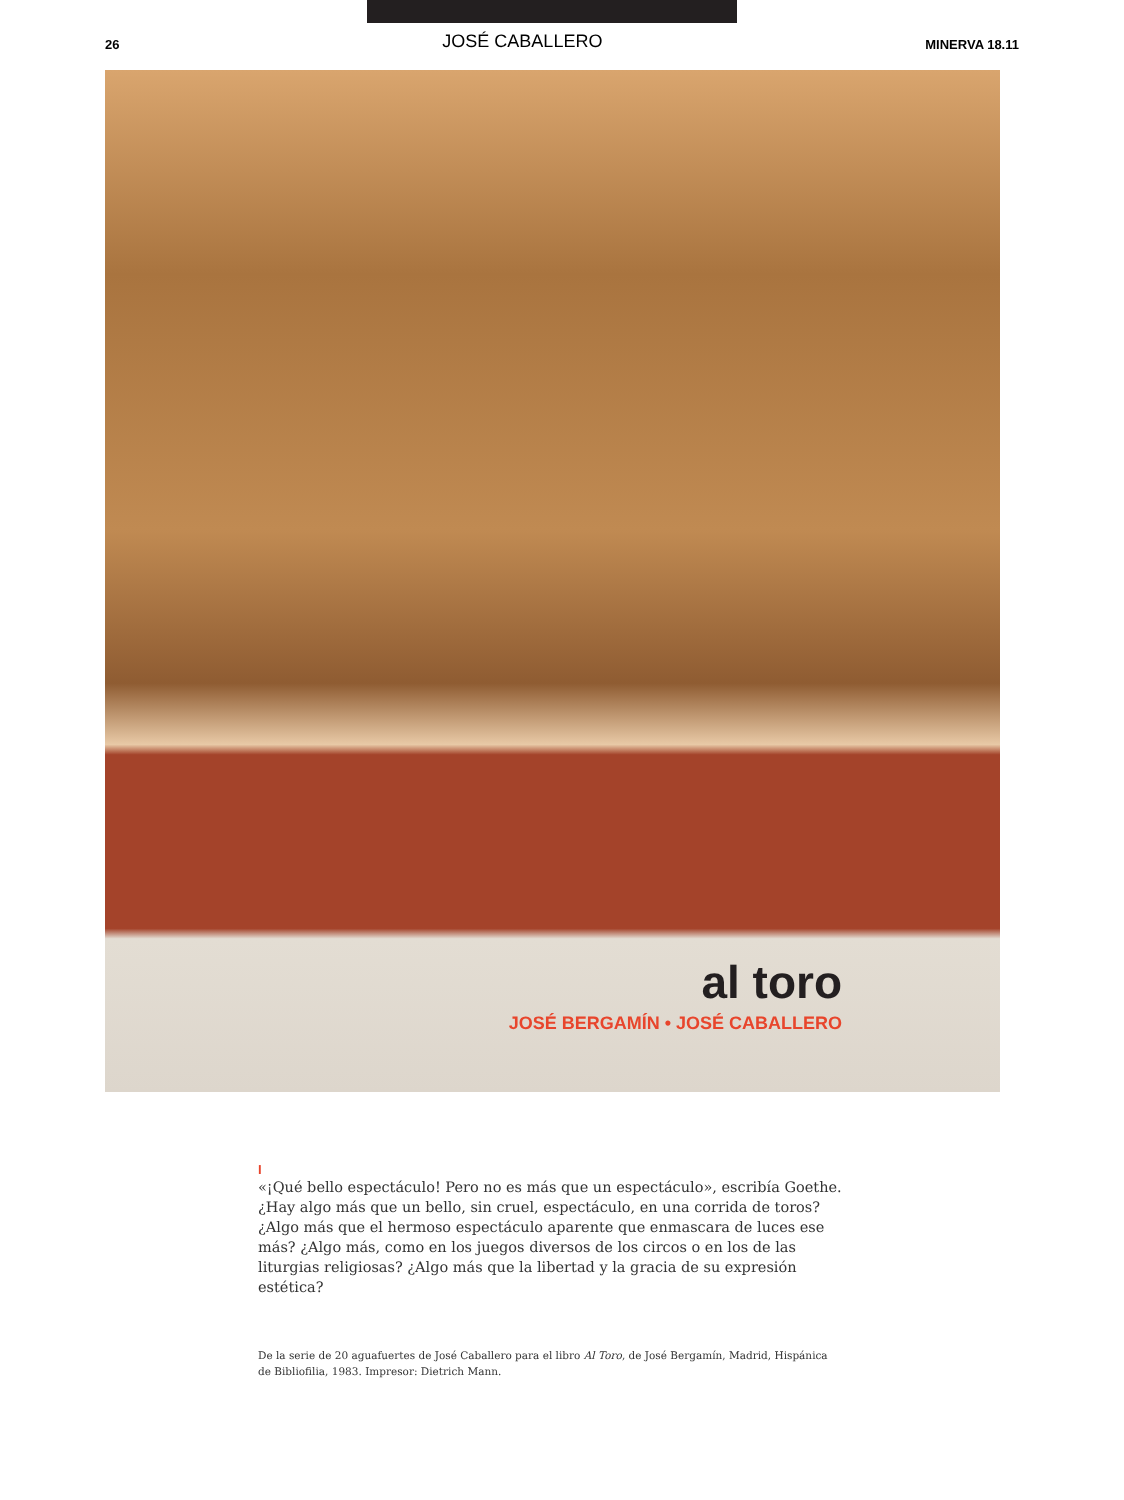26 JOSÉ CABALLERO MINERVA 18.11
al toro
JOSÉ BERGAMÍN • JOSÉ CABALLERO
I
«¡Qué bello espectáculo! Pero no es más que un espectáculo», escribía Goethe. ¿Hay algo más que un bello, sin cruel, espectáculo, en una corrida de toros? ¿Algo más que el hermoso espectáculo aparente que enmascara de luces ese más? ¿Algo más, como en los juegos diversos de los circos o en los de las liturgias religiosas? ¿Algo más que la libertad y la gracia de su expresión estética?
De la serie de 20 aguafuertes de José Caballero para el libro Al Toro, de José Bergamín, Madrid, Hispánica de Bibliofilia, 1983. Impresor: Dietrich Mann.